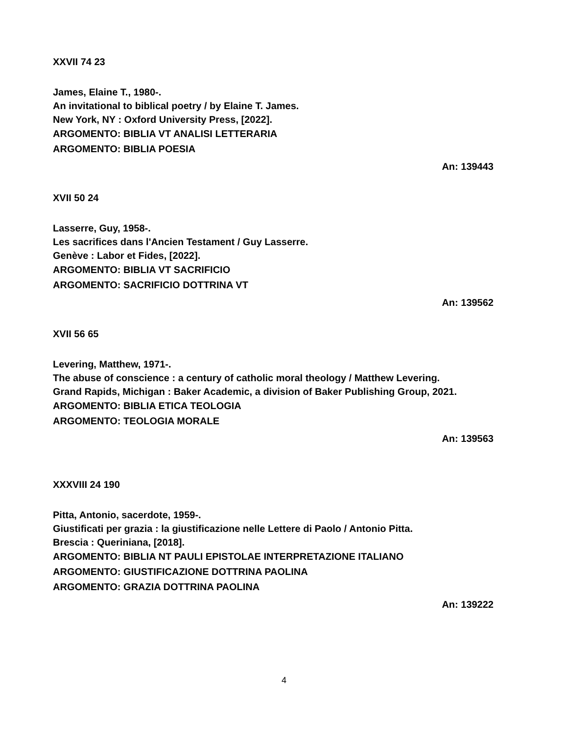XXVII 74 23
James, Elaine T., 1980-.
An invitational to biblical poetry / by Elaine T. James.
New York, NY : Oxford University Press, [2022].
ARGOMENTO: BIBLIA VT ANALISI LETTERARIA
ARGOMENTO: BIBLIA POESIA
An: 139443
XVII 50 24
Lasserre, Guy, 1958-.
Les sacrifices dans l'Ancien Testament / Guy Lasserre.
Genève : Labor et Fides, [2022].
ARGOMENTO: BIBLIA VT SACRIFICIO
ARGOMENTO: SACRIFICIO DOTTRINA VT
An: 139562
XVII 56 65
Levering, Matthew, 1971-.
The abuse of conscience : a century of catholic moral theology / Matthew Levering.
Grand Rapids, Michigan : Baker Academic, a division of Baker Publishing Group, 2021.
ARGOMENTO: BIBLIA ETICA TEOLOGIA
ARGOMENTO: TEOLOGIA MORALE
An: 139563
XXXVIII 24 190
Pitta, Antonio, sacerdote, 1959-.
Giustificati per grazia : la giustificazione nelle Lettere di Paolo / Antonio Pitta.
Brescia : Queriniana, [2018].
ARGOMENTO: BIBLIA NT PAULI EPISTOLAE INTERPRETAZIONE ITALIANO
ARGOMENTO: GIUSTIFICAZIONE DOTTRINA PAOLINA
ARGOMENTO: GRAZIA DOTTRINA PAOLINA
An: 139222
4